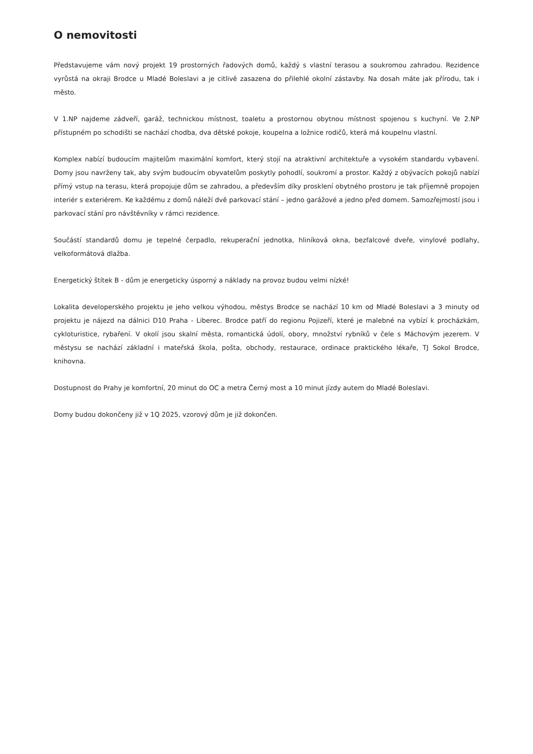O nemovitosti
Představujeme vám nový projekt 19 prostorných řadových domů, každý s vlastní terasou a soukromou zahradou. Rezidence vyrůstá na okraji Brodce u Mladé Boleslavi a je citlivě zasazena do přilehlé okolní zástavby. Na dosah máte jak přírodu, tak i město.
V 1.NP najdeme zádveří, garáž, technickou místnost, toaletu a prostornou obytnou místnost spojenou s kuchyní. Ve 2.NP přístupném po schodišti se nachází chodba, dva dětské pokoje, koupelna a ložnice rodičů, která má koupelnu vlastní.
Komplex nabízí budoucím majitelům maximální komfort, který stojí na atraktivní architektuře a vysokém standardu vybavení. Domy jsou navrženy tak, aby svým budoucím obyvatelům poskytly pohodlí, soukromí a prostor. Každý z obývacích pokojů nabízí přímý vstup na terasu, která propojuje dům se zahradou, a především díky prosklení obytného prostoru je tak příjemně propojen interiér s exteriérem. Ke každému z domů náleží dvě parkovací stání – jedno garážové a jedno před domem. Samozřejmostí jsou i parkovací stání pro návštěvníky v rámci rezidence.
Součástí standardů domu je tepelné čerpadlo, rekuperační jednotka, hliníková okna, bezfalcové dveře, vinylové podlahy, velkoformátová dlažba.
Energetický štítek B - dům je energeticky úsporný a náklady na provoz budou velmi nízké!
Lokalita developerského projektu je jeho velkou výhodou, městys Brodce se nachází 10 km od Mladé Boleslavi a 3 minuty od projektu je nájezd na dálnici D10 Praha - Liberec. Brodce patří do regionu Pojizeří, které je malebné na vybízí k procházkám, cykloturistice, rybaření. V okolí jsou skalní města, romantická údolí, obory, množství rybníků v čele s Máchovým jezerem. V městysu se nachází základní i mateřská škola, pošta, obchody, restaurace, ordinace praktického lékaře, TJ Sokol Brodce, knihovna.
Dostupnost do Prahy je komfortní, 20 minut do OC a metra Černý most a 10 minut jízdy autem do Mladé Boleslavi.
Domy budou dokončeny již v 1Q 2025, vzorový dům je již dokončen.